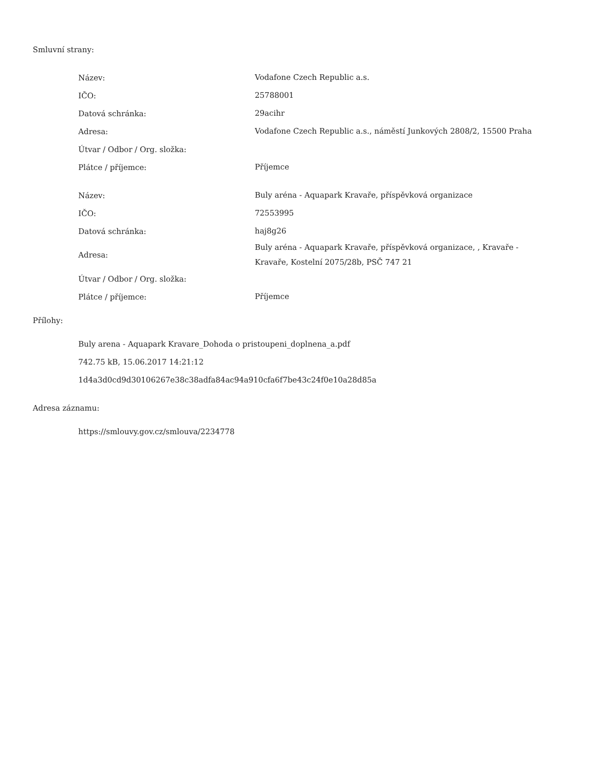Smluvní strany:
| Název: | Vodafone Czech Republic a.s. |
| IČO: | 25788001 |
| Datová schránka: | 29acihr |
| Adresa: | Vodafone Czech Republic a.s., náměstí Junkových 2808/2, 15500 Praha |
| Útvar / Odbor / Org. složka: | |
| Plátce / příjemce: | Příjemce |
| Název: | Buly aréna - Aquapark Kravaře, příspěvková organizace |
| IČO: | 72553995 |
| Datová schránka: | haj8g26 |
| Adresa: | Buly aréna - Aquapark Kravaře, příspěvková organizace, , Kravaře - Kravaře, Kostelní 2075/28b, PSČ 747 21 |
| Útvar / Odbor / Org. složka: | |
| Plátce / příjemce: | Příjemce |
Přílohy:
Buly arena - Aquapark Kravare_Dohoda o pristoupeni_doplnena_a.pdf
742.75 kB, 15.06.2017 14:21:12
1d4a3d0cd9d30106267e38c38adfa84ac94a910cfa6f7be43c24f0e10a28d85a
Adresa záznamu:
https://smlouvy.gov.cz/smlouva/2234778